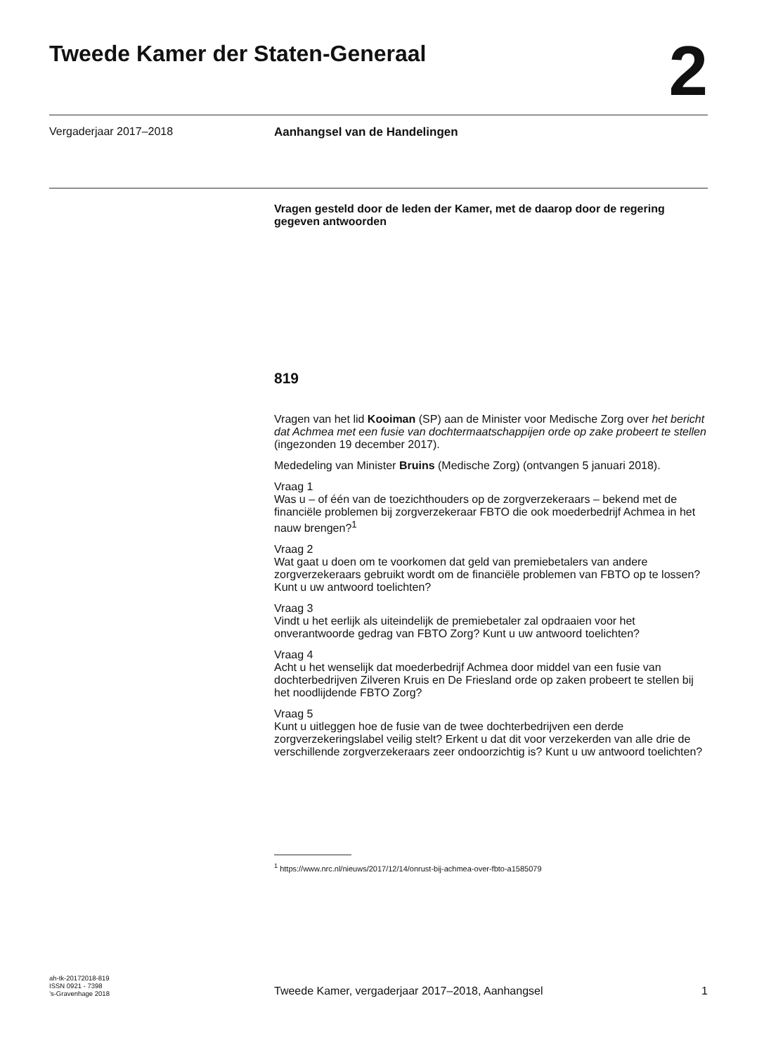Tweede Kamer der Staten-Generaal
2
Vergaderjaar 2017–2018 Aanhangsel van de Handelingen
Vragen gesteld door de leden der Kamer, met de daarop door de regering gegeven antwoorden
819
Vragen van het lid Kooiman (SP) aan de Minister voor Medische Zorg over het bericht dat Achmea met een fusie van dochtermaatschappijen orde op zake probeert te stellen (ingezonden 19 december 2017).
Mededeling van Minister Bruins (Medische Zorg) (ontvangen 5 januari 2018).
Vraag 1
Was u – of één van de toezichthouders op de zorgverzekeraars – bekend met de financiële problemen bij zorgverzekeraar FBTO die ook moederbedrijf Achmea in het nauw brengen?<sup>1</sup>
Vraag 2
Wat gaat u doen om te voorkomen dat geld van premiebetalers van andere zorgverzekeraars gebruikt wordt om de financiële problemen van FBTO op te lossen? Kunt u uw antwoord toelichten?
Vraag 3
Vindt u het eerlijk als uiteindelijk de premiebetaler zal opdraaien voor het onverantwoorde gedrag van FBTO Zorg? Kunt u uw antwoord toelichten?
Vraag 4
Acht u het wenselijk dat moederbedrijf Achmea door middel van een fusie van dochterbedrijven Zilveren Kruis en De Friesland orde op zaken probeert te stellen bij het noodlijdende FBTO Zorg?
Vraag 5
Kunt u uitleggen hoe de fusie van de twee dochterbedrijven een derde zorgverzekeringslabel veilig stelt? Erkent u dat dit voor verzekerden van alle drie de verschillende zorgverzekeraars zeer ondoorzichtig is? Kunt u uw antwoord toelichten?
<sup>1</sup> https://www.nrc.nl/nieuws/2017/12/14/onrust-bij-achmea-over-fbto-a1585079
ah-tk-20172018-819
ISSN 0921 - 7398
’s-Gravenhage 2018
Tweede Kamer, vergaderjaar 2017–2018, Aanhangsel
1